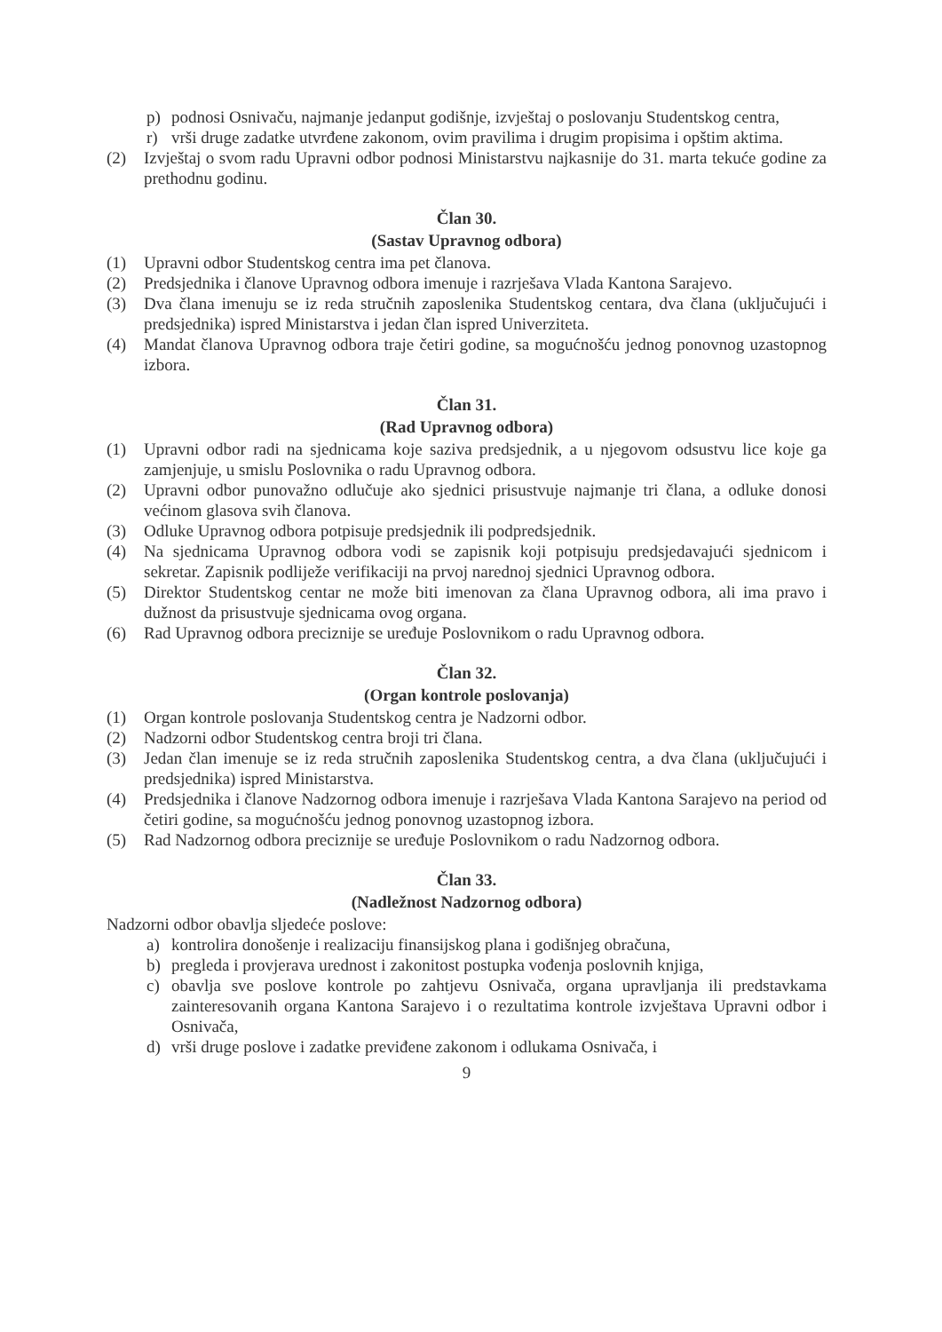p) podnosi Osnivaču, najmanje jedanput godišnje, izvještaj o poslovanju Studentskog centra,
r) vrši druge zadatke utvrđene zakonom, ovim pravilima i drugim propisima i opštim aktima.
(2) Izvještaj o svom radu Upravni odbor podnosi Ministarstvu najkasnije do 31. marta tekuće godine za prethodnu godinu.
Član 30.
(Sastav Upravnog odbora)
(1) Upravni odbor Studentskog centra ima pet članova.
(2) Predsjednika i članove Upravnog odbora imenuje i razrješava Vlada Kantona Sarajevo.
(3) Dva člana imenuju se iz reda stručnih zaposlenika Studentskog centara, dva člana (uključujući i predsjednika) ispred Ministarstva i jedan član ispred Univerziteta.
(4) Mandat članova Upravnog odbora traje četiri godine, sa mogućnošću jednog ponovnog uzastopnog izbora.
Član 31.
(Rad Upravnog odbora)
(1) Upravni odbor radi na sjednicama koje saziva predsjednik, a u njegovom odsustvu lice koje ga zamjenjuje, u smislu Poslovnika o radu Upravnog odbora.
(2) Upravni odbor punovažno odlučuje ako sjednici prisustvuje najmanje tri člana, a odluke donosi većinom glasova svih članova.
(3) Odluke Upravnog odbora potpisuje predsjednik ili podpredsjednik.
(4) Na sjednicama Upravnog odbora vodi se zapisnik koji potpisuju predsjedavajući sjednicom i sekretar. Zapisnik podliježe verifikaciji na prvoj narednoj sjednici Upravnog odbora.
(5) Direktor Studentskog centar ne može biti imenovan za člana Upravnog odbora, ali ima pravo i dužnost da prisustvuje sjednicama ovog organa.
(6) Rad Upravnog odbora preciznije se uređuje Poslovnikom o radu Upravnog odbora.
Član 32.
(Organ kontrole poslovanja)
(1) Organ kontrole poslovanja Studentskog centra je Nadzorni odbor.
(2) Nadzorni odbor Studentskog centra broji tri člana.
(3) Jedan član imenuje se iz reda stručnih zaposlenika Studentskog centra, a dva člana (uključujući i predsjednika) ispred Ministarstva.
(4) Predsjednika i članove Nadzornog odbora imenuje i razrješava Vlada Kantona Sarajevo na period od četiri godine, sa mogućnošću jednog ponovnog uzastopnog izbora.
(5) Rad Nadzornog odbora preciznije se uređuje Poslovnikom o radu Nadzornog odbora.
Član 33.
(Nadležnost Nadzornog odbora)
Nadzorni odbor obavlja sljedeće poslove:
a) kontrolira donošenje i realizaciju finansijskog plana i godišnjeg obračuna,
b) pregleda i provjerava urednost i zakonitost postupka vođenja poslovnih knjiga,
c) obavlja sve poslove kontrole po zahtjevu Osnivača, organa upravljanja ili predstavkama zainteresovanih organa Kantona Sarajevo i o rezultatima kontrole izvještava Upravni odbor i Osnivača,
d) vrši druge poslove i zadatke previđene zakonom i odlukama Osnivača, i
9